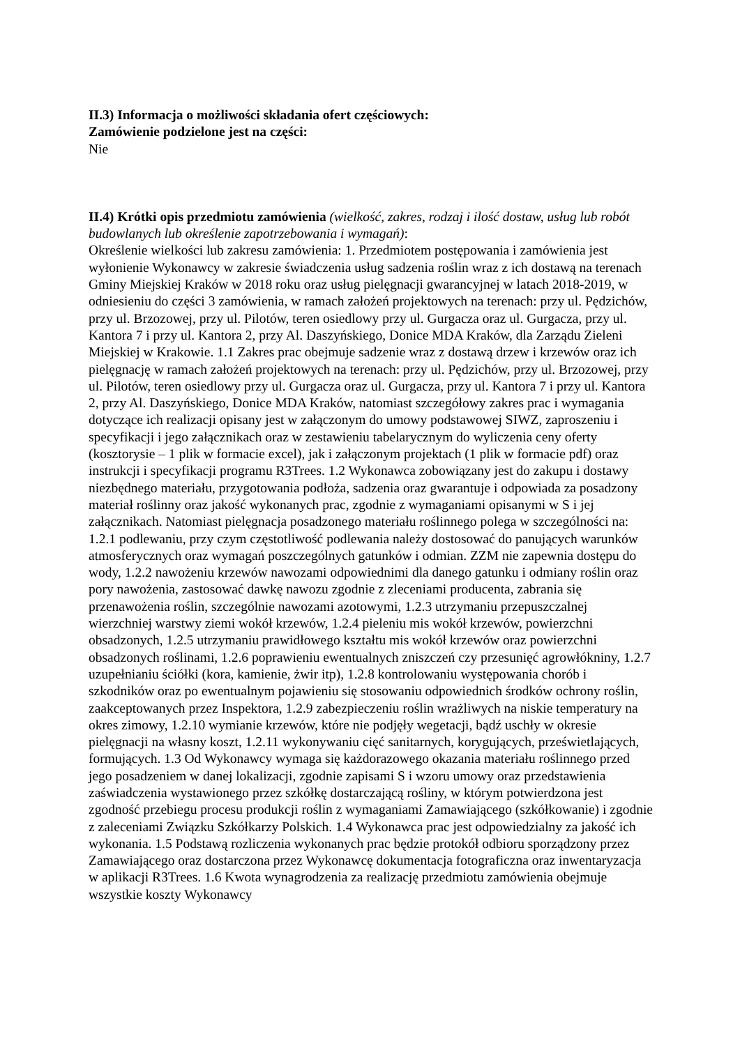II.3) Informacja o możliwości składania ofert częściowych:
Zamówienie podzielone jest na części:
Nie
II.4) Krótki opis przedmiotu zamówienia (wielkość, zakres, rodzaj i ilość dostaw, usług lub robót budowlanych lub określenie zapotrzebowania i wymagań):
Określenie wielkości lub zakresu zamówienia: 1. Przedmiotem postępowania i zamówienia jest wyłonienie Wykonawcy w zakresie świadczenia usług sadzenia roślin wraz z ich dostawą na terenach Gminy Miejskiej Kraków w 2018 roku oraz usług pielęgnacji gwarancyjnej w latach 2018-2019, w odniesieniu do części 3 zamówienia, w ramach założeń projektowych na terenach: przy ul. Pędzichów, przy ul. Brzozowej, przy ul. Pilotów, teren osiedlowy przy ul. Gurgacza oraz ul. Gurgacza, przy ul. Kantora 7 i przy ul. Kantora 2, przy Al. Daszyńskiego, Donice MDA Kraków, dla Zarządu Zieleni Miejskiej w Krakowie. 1.1 Zakres prac obejmuje sadzenie wraz z dostawą drzew i krzewów oraz ich pielęgnację w ramach założeń projektowych na terenach: przy ul. Pędzichów, przy ul. Brzozowej, przy ul. Pilotów, teren osiedlowy przy ul. Gurgacza oraz ul. Gurgacza, przy ul. Kantora 7 i przy ul. Kantora 2, przy Al. Daszyńskiego, Donice MDA Kraków, natomiast szczegółowy zakres prac i wymagania dotyczące ich realizacji opisany jest w załączonym do umowy podstawowej SIWZ, zaproszeniu i specyfikacji i jego załącznikach oraz w zestawieniu tabelarycznym do wyliczenia ceny oferty (kosztorysie – 1 plik w formacie excel), jak i załączonym projektach (1 plik w formacie pdf) oraz instrukcji i specyfikacji programu R3Trees. 1.2 Wykonawca zobowiązany jest do zakupu i dostawy niezbędnego materiału, przygotowania podłoża, sadzenia oraz gwarantuje i odpowiada za posadzony materiał roślinny oraz jakość wykonanych prac, zgodnie z wymaganiami opisanymi w S i jej załącznikach. Natomiast pielęgnacja posadzonego materiału roślinnego polega w szczególności na: 1.2.1 podlewaniu, przy czym częstotliwość podlewania należy dostosować do panujących warunków atmosferycznych oraz wymagań poszczególnych gatunków i odmian. ZZM nie zapewnia dostępu do wody, 1.2.2 nawożeniu krzewów nawozami odpowiednimi dla danego gatunku i odmiany roślin oraz pory nawożenia, zastosować dawkę nawozu zgodnie z zleceniami producenta, zabrania się przenawożenia roślin, szczególnie nawozami azotowymi, 1.2.3 utrzymaniu przepuszczalnej wierzchniej warstwy ziemi wokół krzewów, 1.2.4 pieleniu mis wokół krzewów, powierzchni obsadzonych, 1.2.5 utrzymaniu prawidłowego kształtu mis wokół krzewów oraz powierzchni obsadzonych roślinami, 1.2.6 poprawieniu ewentualnych zniszczeń czy przesunięć agrowłókniny, 1.2.7 uzupełnianiu ściółki (kora, kamienie, żwir itp), 1.2.8 kontrolowaniu występowania chorób i szkodników oraz po ewentualnym pojawieniu się stosowaniu odpowiednich środków ochrony roślin, zaakceptowanych przez Inspektora, 1.2.9 zabezpieczeniu roślin wrażliwych na niskie temperatury na okres zimowy, 1.2.10 wymianie krzewów, które nie podjęły wegetacji, bądź uschły w okresie pielęgnacji na własny koszt, 1.2.11 wykonywaniu cięć sanitarnych, korygujących, prześwietlających, formujących. 1.3 Od Wykonawcy wymaga się każdorazowego okazania materiału roślinnego przed jego posadzeniem w danej lokalizacji, zgodnie zapisami S i wzoru umowy oraz przedstawienia zaświadczenia wystawionego przez szkółkę dostarczającą rośliny, w którym potwierdzona jest zgodność przebiegu procesu produkcji roślin z wymaganiami Zamawiającego (szkółkowanie) i zgodnie z zaleceniami Związku Szkółkarzy Polskich. 1.4 Wykonawca prac jest odpowiedzialny za jakość ich wykonania. 1.5 Podstawą rozliczenia wykonanych prac będzie protokół odbioru sporządzony przez Zamawiającego oraz dostarczona przez Wykonawcę dokumentacja fotograficzna oraz inwentaryzacja w aplikacji R3Trees. 1.6 Kwota wynagrodzenia za realizację przedmiotu zamówienia obejmuje wszystkie koszty Wykonawcy